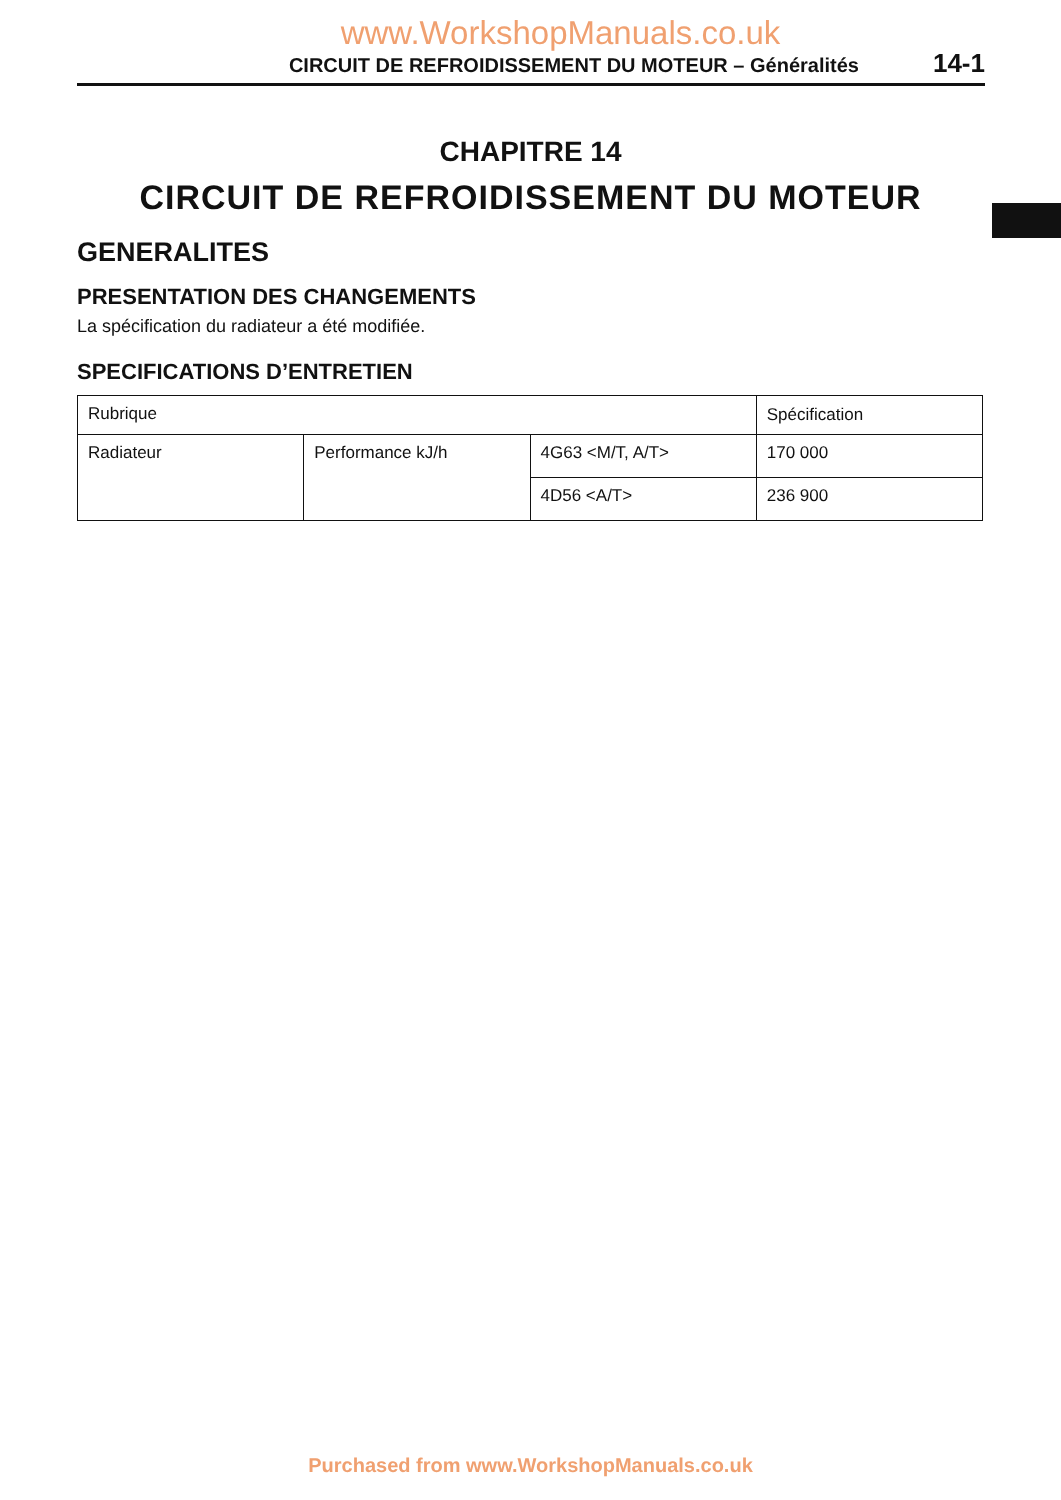www.WorkshopManuals.co.uk
CIRCUIT DE REFROIDISSEMENT DU MOTEUR – Généralités 14-1
CHAPITRE 14
CIRCUIT DE REFROIDISSEMENT DU MOTEUR
GENERALITES
PRESENTATION DES CHANGEMENTS
La spécification du radiateur a été modifiée.
SPECIFICATIONS D’ENTRETIEN
| Rubrique | | | Spécification |
| --- | --- | --- | --- |
| Radiateur | Performance kJ/h | 4G63 <M/T, A/T> | 170 000 |
| | | 4D56 <A/T> | 236 900 |
Purchased from www.WorkshopManuals.co.uk